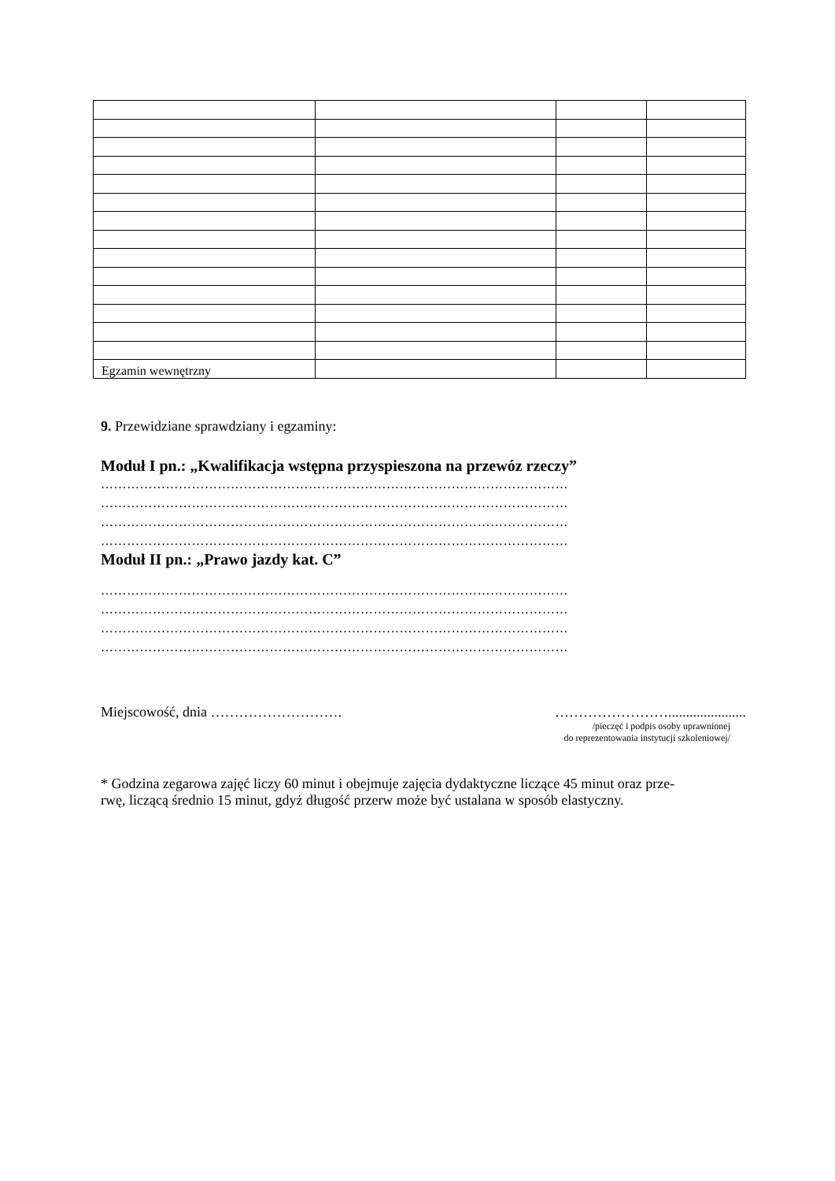| Egzamin wewnętrzny | | | |
9. Przewidziane sprawdziany i egzaminy:
Moduł I pn.: „Kwalifikacja wstępna przyspieszona na przewóz rzeczy”
………………………………………………………………………………………………
………………………………………………………………………………………………
………………………………………………………………………………………………
………………………………………………………………………………………………
Moduł II pn.: „Prawo jazdy kat. C”
………………………………………………………………………………………………
………………………………………………………………………………………………
………………………………………………………………………………………………
………………………………………………………………………………………………
Miejscowość, dnia ………………………. ……………………......................
/pieczęć i podpis osoby uprawnionej
do reprezentowania instytucji szkoleniowej/
* Godzina zegarowa zajęć liczy 60 minut i obejmuje zajęcia dydaktyczne liczące 45 minut oraz prze-
rwę, liczącą średnio 15 minut, gdyż długość przerw może być ustalana w sposób elastyczny.